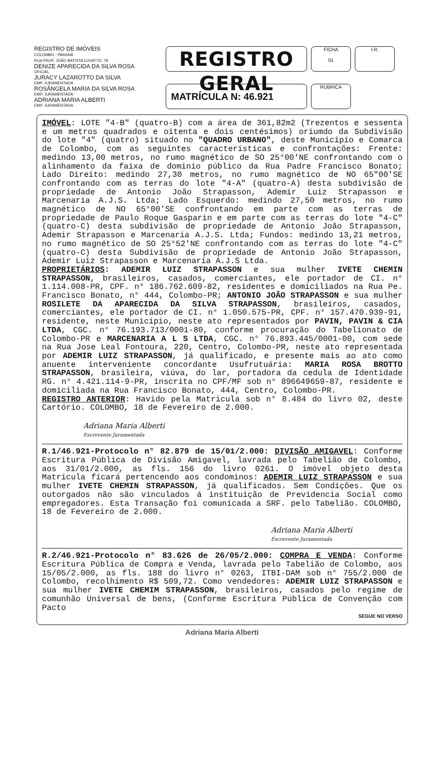REGISTRO DE IMÓVEIS
COLOMBO - PARANÁ
RUA PROF. JOÃO BATISTA LOVATTO, 79
DENIZE APARECIDA DA SILVA ROSA
OFICIAL
JURACY LAZAROTTO DA SILVA
EMP. JURAMENTADA
ROSÂNGELA MARIA DA SILVA ROSA
EMP. JURAMENTADA
ADRIANA MARIA ALBERTI
EMP. JURAMENTADA
REGISTRO GERAL
MATRÍCULA N: 46.921
FICHA
01
RUBRICA
I.R.
IMÓVEL: LOTE "4-B" (quatro-B) com a área de 361,82m2 (Trezentos e sessenta e um metros quadrados e oitenta e dois centésimos) oriumdo da Subdivisão do lote "4" (quatro) situado no "QUADRO URBANO", deste Municipio e Comarca de Colombo, com as seguintes caracteristicas e confrontações: Frente: medindo 13,00 metros, no rumo magnético de SO 25°00'NE confrontando com o alinhamento da faixa de dominio público da Rua Padre Francisco Bonato; Lado Direito: medindo 27,30 metros, no rumo magnético de NO 65"00'SE confrontando com as terras do lote "4-A" (quatro-A) desta subdivisão de propriedade de Antonio João Strapasson, Ademir Luiz Strapasson e Marcenaria A.J.S. Ltda; Lado Esquerdo: medindo 27,50 metros, no rumo magnético de NO 65°00'SE confrontando em parte com as terras de propriedade de Paulo Roque Gasparin e em parte com as terras do lote "4-C" (quatro-C) desta subdivisão de propriedade de Antonio João Strapasson, Ademir Strapasson e Marcenaria A.J.S. Ltda; Fundos: medindo 13,21 metros, no rumo magnético de SO 25°52'NE confrontando com as terras do lote "4-C" (quatro-C) desta Subdivisão de propriedade de Antonio João Strapasson, Ademir Luiz Strapasson e Marcenaria A.J.S Ltda.
PROPRIETÁRIOS: ADEMIR LUIZ STRAPASSON e sua mulher IVETE CHEMIN STRAPASSON, brasileiros, casados, comerciantes, ele portador de CI. n° 1.114.008-PR, CPF. n° 186.762.609-82, residentes e domiciliados na Rua Pe. Francisco Bonato, n° 444, Colombo-PR; ANTONIO JOÃO STRAPASSON e sua mulher ROSILETE DA APARECIDA DA SILVA STRAPASSON, brasileiros, casados, comerciantes, ele portador de CI. n° 1.050.575-PR, CPF. n° 157.470.939-91, residente, neste Municipio, neste ato representados por PAVIN, PAVIN & CIA LTDA, CGC. n° 76.193.713/0001-80, conforme procuração do Tabelionato de Colombo-PR e MARCENARIA A L S LTDA, CGC. n° 76.893.445/0001-00, com sede na Rua Jose Leal Fontoura, 220, Centro, Colombo-PR, neste ato representada por ADEMIR LUIZ STRAPASSON, já qualificado, e presente mais ao ato como anuente interveniente concordante Usufrutuária: MARIA ROSA BROTTO STRAPASSON, brasileira, viúva, do lar, portadora da cedula de Identidade RG. n° 4.421.114-9-PR, inscrita no CPF/MF sob n° 896649659-87, residente e domiciliada na Rua Francisco Bonato, 444, Centro, Colombo-PR.
REGISTRO ANTERIOR: Havido pela Matricula sob n° 8.484 do livro 02, deste Cartório. COLOMBO, 18 de Fevereiro de 2.000.
Adriana Maria Alberti
Escrevente Juramentada
R.1/46.921-Protocolo n° 82.879 de 15/01/2.000: DIVISÃO AMIGAVEL: Conforme Escritura Pública de Divisão Amigavel, lavrada pelo Tabelião de Colombo, aos 31/01/2.000, as fls. 156 do livro 0261. O imóvel objeto desta Matricula ficará pertencendo aos condominos: ADEMIR LUIZ STRAPASSON e sua mulher IVETE CHEMIN STRAPASSON, já qualificados. Sem Condições. Que os outorgados não são vinculados á instituição de Previdencia Social como empregadores. Esta Transação foi comunicada a SRF. pelo Tabelião. COLOMBO, 18 de Fevereiro de 2.000.
Adriana Maria Alberti
Escrevente Juramentada
R.2/46.921-Protocolo n° 83.626 de 26/05/2.000: COMPRA E VENDA: Conforme Escritura Pública de Compra e Venda, lavrada pelo Tabelião de Colombo, aos 15/05/2.000, as fls. 188 do livro n° 0263, ITBI-DAM sob n° 755/2.000 de Colombo, recolhimento R$ 509,72. Como vendedores: ADEMIR LUIZ STRAPASSON e sua mulher IVETE CHEMIM STRAPASSON, brasileiros, casados pelo regime de comunhão Universal de bens, (Conforme Escritura Pública de Convenção com Pacto
SEGUE NO VERSO
Adriana Maria Alberti